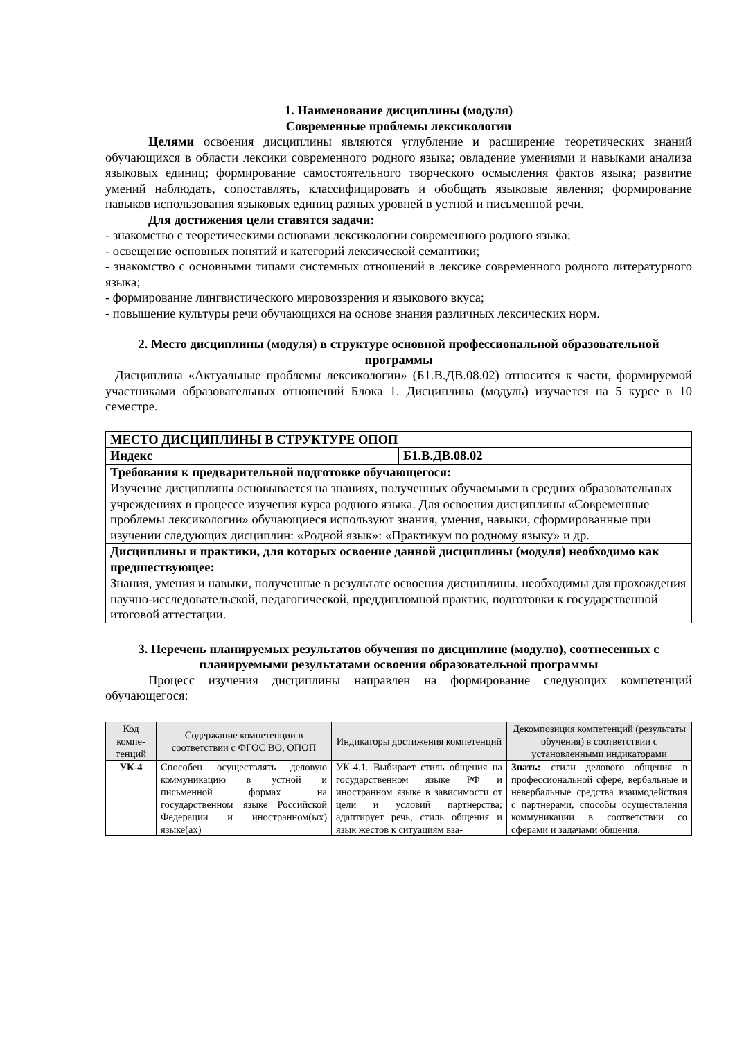1. Наименование дисциплины (модуля)
Современные проблемы лексикологии
Целями освоения дисциплины являются углубление и расширение теоретических знаний обучающихся в области лексики современного родного языка; овладение умениями и навыками анализа языковых единиц; формирование самостоятельного творческого осмысления фактов языка; развитие умений наблюдать, сопоставлять, классифицировать и обобщать языковые явления; формирование навыков использования языковых единиц разных уровней в устной и письменной речи.
Для достижения цели ставятся задачи:
- знакомство с теоретическими основами лексикологии современного родного языка;
- освещение основных понятий и категорий лексической семантики;
- знакомство с основными типами системных отношений в лексике современного родного литературного языка;
- формирование лингвистического мировоззрения и языкового вкуса;
- повышение культуры речи обучающихся на основе знания различных лексических норм.
2. Место дисциплины (модуля) в структуре основной профессиональной образовательной программы
Дисциплина «Актуальные проблемы лексикологии» (Б1.В.ДВ.08.02) относится к части, формируемой участниками образовательных отношений Блока 1. Дисциплина (модуль) изучается на 5 курсе в 10 семестре.
| МЕСТО ДИСЦИПЛИНЫ В СТРУКТУРЕ ОПОП | |
| Индекс | Б1.В.ДВ.08.02 |
| Требования к предварительной подготовке обучающегося: | |
| Изучение дисциплины основывается на знаниях, полученных обучаемыми в средних образовательных учреждениях в процессе изучения курса родного языка. Для освоения дисциплины «Современные проблемы лексикологии» обучающиеся используют знания, умения, навыки, сформированные при изучении следующих дисциплин: «Родной язык»: «Практикум по родному языку» и др. | |
| Дисциплины и практики, для которых освоение данной дисциплины (модуля) необходимо как предшествующее: | |
| Знания, умения и навыки, полученные в результате освоения дисциплины, необходимы для прохождения научно-исследовательской, педагогической, преддипломной практик, подготовки к государственной итоговой аттестации. | |
3. Перечень планируемых результатов обучения по дисциплине (модулю), соотнесенных с планируемыми результатами освоения образовательной программы
Процесс изучения дисциплины направлен на формирование следующих компетенций обучающегося:
| Код компе-тенций | Содержание компетенции в соответствии с ФГОС ВО, ОПОП | Индикаторы достижения компетенций | Декомпозиция компетенций (результаты обучения) в соответствии с установленными индикаторами |
| --- | --- | --- | --- |
| УК-4 | Способен осуществлять деловую коммуникацию в устной и письменной формах на государственном языке Российской Федерации и иностранном(ых) языке(ах) | УК-4.1. Выбирает стиль общения на государственном языке РФ и иностранном языке в зависимости от цели и условий партнерства; адаптирует речь, стиль общения и язык жестов к ситуациям вза- | Знать: стили делового общения в профессиональной сфере, вербальные и невербальные средства взаимодействия с партнерами, способы осуществления коммуникации в соответствии со сферами и задачами общения. |